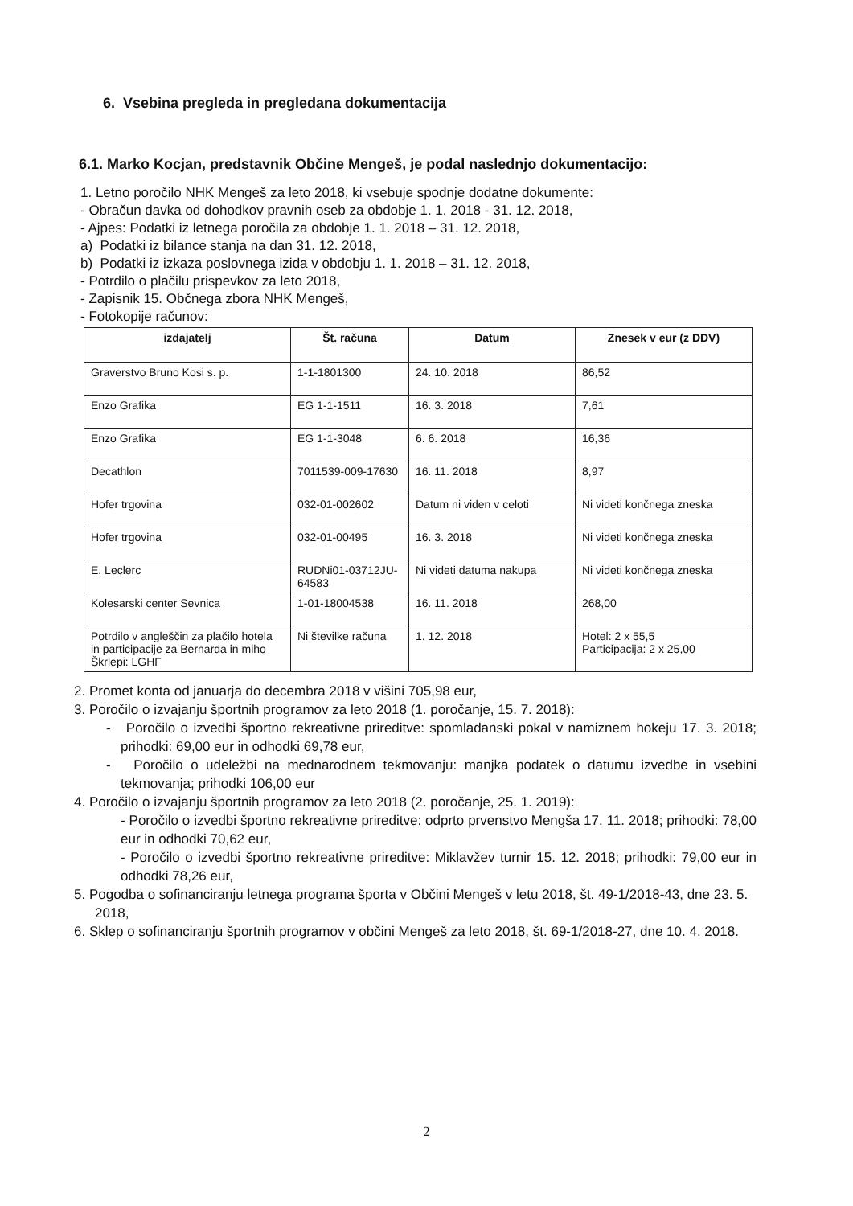6. Vsebina pregleda in pregledana dokumentacija
6.1. Marko Kocjan, predstavnik Občine Mengeš, je podal naslednjo dokumentacijo:
1. Letno poročilo NHK Mengeš za leto 2018, ki vsebuje spodnje dodatne dokumente:
- Obračun davka od dohodkov pravnih oseb za obdobje 1. 1. 2018 - 31. 12. 2018,
- Ajpes: Podatki iz letnega poročila za obdobje 1. 1. 2018 – 31. 12. 2018,
a) Podatki iz bilance stanja na dan 31. 12. 2018,
b) Podatki iz izkaza poslovnega izida v obdobju 1. 1. 2018 – 31. 12. 2018,
- Potrdilo o plačilu prispevkov za leto 2018,
- Zapisnik 15. Občnega zbora NHK Mengeš,
- Fotokopije računov:
| izdajatelj | Št. računa | Datum | Znesek v eur (z DDV) |
| --- | --- | --- | --- |
| Graverstvo Bruno Kosi s. p. | 1-1-1801300 | 24. 10. 2018 | 86,52 |
| Enzo Grafika | EG 1-1-1511 | 16. 3. 2018 | 7,61 |
| Enzo Grafika | EG 1-1-3048 | 6. 6. 2018 | 16,36 |
| Decathlon | 7011539-009-17630 | 16. 11. 2018 | 8,97 |
| Hofer trgovina | 032-01-002602 | Datum ni viden v celoti | Ni videti končnega zneska |
| Hofer trgovina | 032-01-00495 | 16. 3. 2018 | Ni videti končnega zneska |
| E. Leclerc | RUDNi01-03712JU-64583 | Ni videti datuma nakupa | Ni videti končnega zneska |
| Kolesarski center Sevnica | 1-01-18004538 | 16. 11. 2018 | 268,00 |
| Potrdilo v angleščin za plačilo hotela in participacije za Bernarda in miho Škrlepi: LGHF | Ni številke računa | 1. 12. 2018 | Hotel: 2 x 55,5 Participacija: 2 x 25,00 |
2. Promet konta od januarja do decembra 2018 v višini 705,98 eur,
3. Poročilo o izvajanju športnih programov za leto 2018 (1. poročanje, 15. 7. 2018):
- Poročilo o izvedbi športno rekreativne prireditve: spomladanski pokal v namiznem hokeju 17. 3. 2018; prihodki: 69,00 eur in odhodki 69,78 eur,
- Poročilo o udeležbi na mednarodnem tekmovanju: manjka podatek o datumu izvedbe in vsebini tekmovanja; prihodki 106,00 eur
4. Poročilo o izvajanju športnih programov za leto 2018 (2. poročanje, 25. 1. 2019):
- Poročilo o izvedbi športno rekreativne prireditve: odprto prvenstvo Mengša 17. 11. 2018; prihodki: 78,00 eur in odhodki 70,62 eur,
- Poročilo o izvedbi športno rekreativne prireditve: Miklavžev turnir 15. 12. 2018; prihodki: 79,00 eur in odhodki 78,26 eur,
5. Pogodba o sofinanciranju letnega programa športa v Občini Mengeš v letu 2018, št. 49-1/2018-43, dne 23. 5. 2018,
6. Sklep o sofinanciranju športnih programov v občini Mengeš za leto 2018, št. 69-1/2018-27, dne 10. 4. 2018.
2